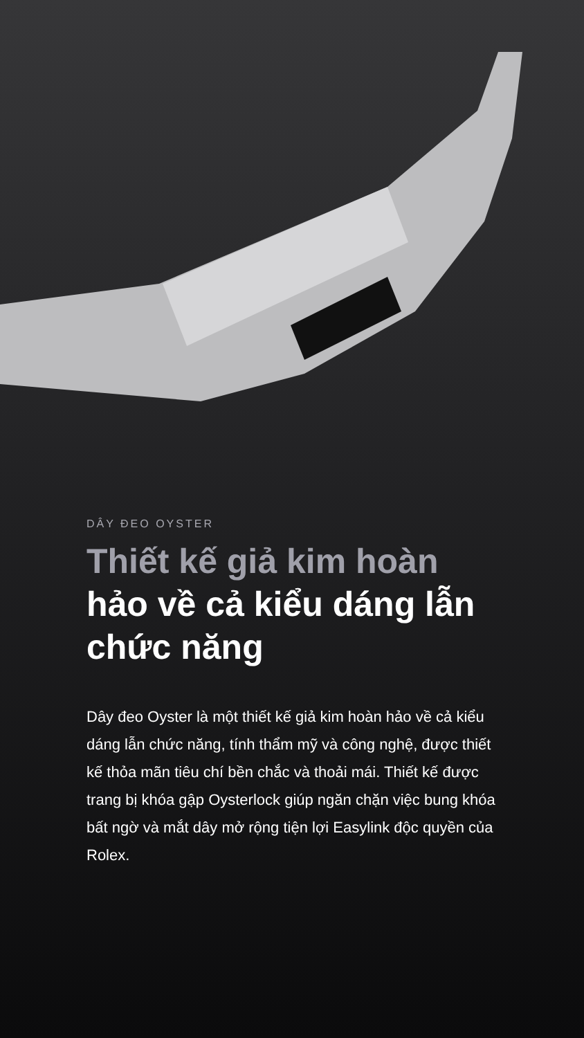DÂY ĐEO OYSTER
Thiết kế giả kim hoàn hảo về cả kiểu dáng lẫn chức năng
Dây đeo Oyster là một thiết kế giả kim hoàn hảo về cả kiểu dáng lẫn chức năng, tính thẩm mỹ và công nghệ, được thiết kế thỏa mãn tiêu chí bền chắc và thoải mái. Thiết kế được trang bị khóa gập Oysterlock giúp ngăn chặn việc bung khóa bất ngờ và mắt dây mở rộng tiện lợi Easylink độc quyền của Rolex.